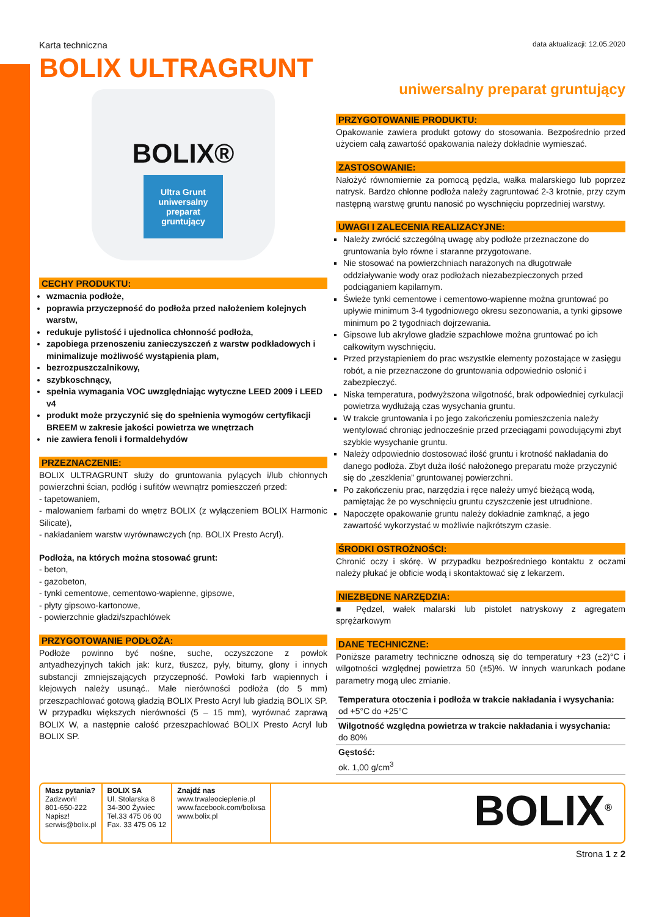Karta techniczna data aktualizacji: 12.05.2020
BOLIX ULTRAGRUNT
BOLIX®
Ultra Grunt
uniwersalny preparat gruntujący
CECHY PRODUKTU:
wzmacnia podłoże,
poprawia przyczepność do podłoża przed nałożeniem kolejnych warstw,
redukuje pylistość i ujednolica chłonność podłoża,
zapobiega przenoszeniu zanieczyszczeń z warstw podkładowych i minimalizuje możliwość wystąpienia plam,
bezrozpuszczalnikowy,
szybkoschnący,
spełnia wymagania VOC uwzględniając wytyczne LEED 2009 i LEED v4
produkt może przyczynić się do spełnienia wymogów certyfikacji BREEM w zakresie jakości powietrza we wnętrzach
nie zawiera fenoli i formaldehydów
PRZEZNACZENIE:
BOLIX ULTRAGRUNT służy do gruntowania pylących i/lub chłonnych powierzchni ścian, podłóg i sufitów wewnątrz pomieszczeń przed:
- tapetowaniem,
- malowaniem farbami do wnętrz BOLIX (z wyłączeniem BOLIX Harmonic Silicate),
- nakładaniem warstw wyrównawczych (np. BOLIX Presto Acryl).
Podłoża, na których można stosować grunt:
- beton,
- gazobeton,
- tynki cementowe, cementowo-wapienne, gipsowe,
- płyty gipsowo-kartonowe,
- powierzchnie gładzi/szpachlówek
PRZYGOTOWANIE PODŁOŻA:
Podłoże powinno być nośne, suche, oczyszczone z powłok antyadhezyjnych takich jak: kurz, tłuszcz, pyły, bitumy, glony i innych substancji zmniejszających przyczepność. Powłoki farb wapiennych i klejowych należy usunąć.. Małe nierówności podłoża (do 5 mm) przeszpachlować gotową gładzią BOLIX Presto Acryl lub gładzią BOLIX SP. W przypadku większych nierówności (5 – 15 mm), wyrównać zaprawą BOLIX W, a następnie całość przeszpachlować BOLIX Presto Acryl lub BOLIX SP.
uniwersalny preparat gruntujący
PRZYGOTOWANIE PRODUKTU:
Opakowanie zawiera produkt gotowy do stosowania. Bezpośrednio przed użyciem całą zawartość opakowania należy dokładnie wymieszać.
ZASTOSOWANIE:
Nałożyć równomiernie za pomocą pędzla, wałka malarskiego lub poprzez natrysk. Bardzo chłonne podłoża należy zagruntować 2-3 krotnie, przy czym następną warstwę gruntu nanosić po wyschnięciu poprzedniej warstwy.
UWAGI I ZALECENIA REALIZACYJNE:
Należy zwrócić szczególną uwagę aby podłoże przeznaczone do gruntowania było równe i staranne przygotowane.
Nie stosować na powierzchniach narażonych na długotrwałe oddziaływanie wody oraz podłożach niezabezpieczonych przed podciąganiem kapilarnym.
Świeże tynki cementowe i cementowo-wapienne można gruntować po upływie minimum 3-4 tygodniowego okresu sezonowania, a tynki gipsowe minimum po 2 tygodniach dojrzewania.
Gipsowe lub akrylowe gładzie szpachlowe można gruntować po ich całkowitym wyschnięciu.
Przed przystąpieniem do prac wszystkie elementy pozostające w zasięgu robót, a nie przeznaczone do gruntowania odpowiednio osłonić i zabezpieczyć.
Niska temperatura, podwyższona wilgotność, brak odpowiedniej cyrkulacji powietrza wydłużają czas wysychania gruntu.
W trakcie gruntowania i po jego zakończeniu pomieszczenia należy wentylować chroniąc jednocześnie przed przeciągami powodującymi zbyt szybkie wysychanie gruntu.
Należy odpowiednio dostosować ilość gruntu i krotność nakładania do danego podłoża. Zbyt duża ilość nałożonego preparatu może przyczynić się do „zeszklenia” gruntowanej powierzchni.
Po zakończeniu prac, narzędzia i ręce należy umyć bieżącą wodą, pamiętając że po wyschnięciu gruntu czyszczenie jest utrudnione.
Napoczęte opakowanie gruntu należy dokładnie zamknąć, a jego zawartość wykorzystać w możliwie najkrótszym czasie.
ŚRODKI OSTROŻNOŚCI:
Chronić oczy i skórę. W przypadku bezpośredniego kontaktu z oczami należy płukać je obficie wodą i skontaktować się z lekarzem.
NIEZBĘDNE NARZĘDZIA:
■ Pędzel, wałek malarski lub pistolet natryskowy z agregatem sprężarkowym
DANE TECHNICZNE:
Poniższe parametry techniczne odnoszą się do temperatury +23 (±2)°C i wilgotności względnej powietrza 50 (±5)%. W innych warunkach podane parametry mogą ulec zmianie.
| Temperatura otoczenia i podłoża w trakcie nakładania i wysychania: od +5°C do +25°C |
| Wilgotność względna powietrza w trakcie nakładania i wysychania: do 80% |
| Gęstość: ok. 1,00 g/cm<sup>3</sup> |
Masz pytania?
Zadzwoń!
801-650-222
Napisz!
serwis@bolix.pl
BOLIX SA
Ul. Stolarska 8
34-300 Żywiec
Tel.33 475 06 00
Fax. 33 475 06 12
Znajdź nas
www.trwaleocieplenie.pl
www.facebook.com/bolixsa
www.bolix.pl
BOLIX<sup>®</sup>
Strona 1 z 2